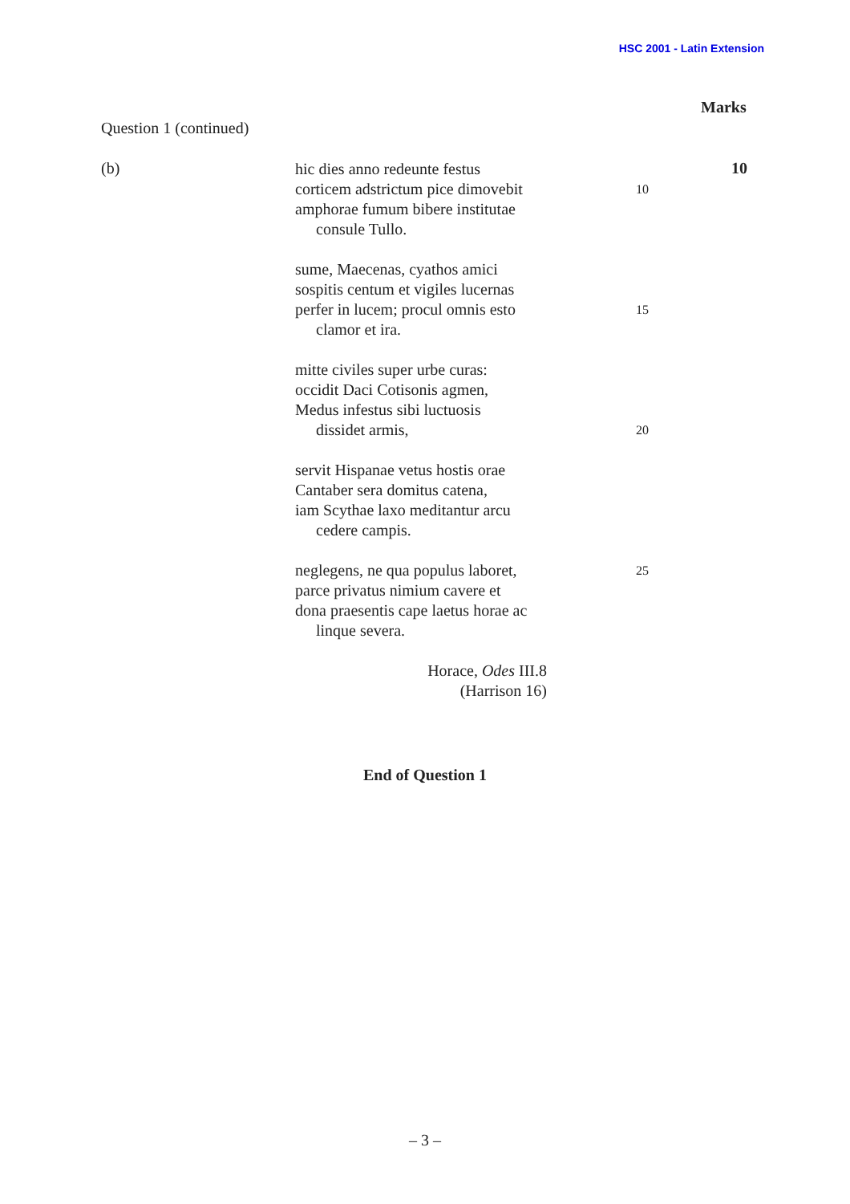HSC 2001 - Latin Extension
Marks
Question 1 (continued)
(b) 10
hic dies anno redeunte festus
corticem adstrictum pice dimovebit 10
amphorae fumum bibere institutae
consule Tullo.
sume, Maecenas, cyathos amici
sospitis centum et vigiles lucernas
perfer in lucem; procul omnis esto 15
clamor et ira.
mitte civiles super urbe curas:
occidit Daci Cotisonis agmen,
Medus infestus sibi luctuosis
dissidet armis, 20
servit Hispanae vetus hostis orae
Cantaber sera domitus catena,
iam Scythae laxo meditantur arcu
cedere campis.
neglegens, ne qua populus laboret, 25
parce privatus nimium cavere et
dona praesentis cape laetus horae ac
linque severa.
Horace, Odes III.8
(Harrison 16)
End of Question 1
– 3 –